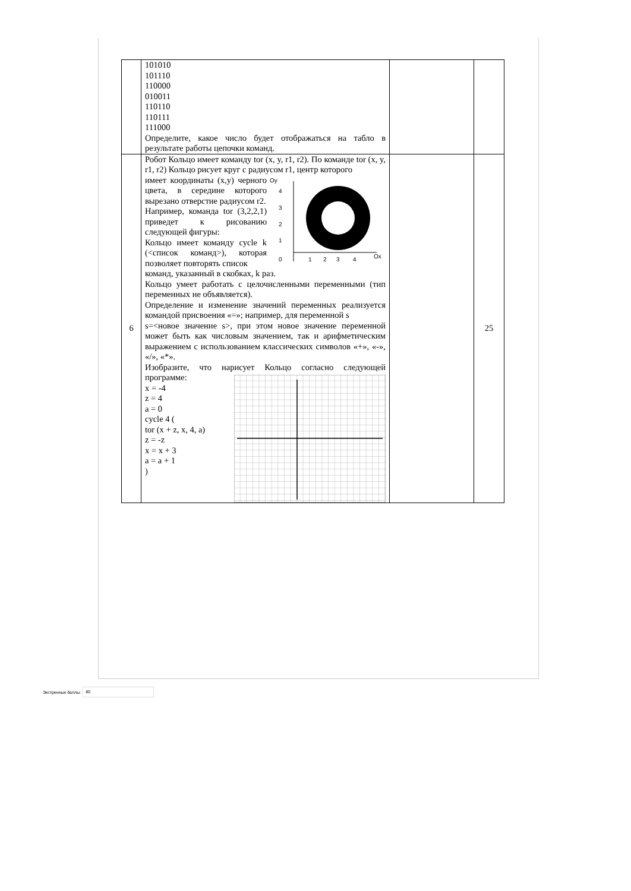| | 101010 101110 110000 010011 110110 110111 111000 Определите, какое число будет отображаться на табло в результате работы цепочки команд. | | |
| 6 | Робот Кольцо имеет команду tor (x, y, r1, r2). По команде tor (x, y, r1, r2) Кольцо рисует круг с радиусом r1, центр которого имеет координаты (x,y) черного цвета, в середине которого вырезано отверстие радиусом r2. Например, команда tor (3,2,2,1) приведет к рисованию следующей фигуры: Кольцо имеет команду cycle k (<список команд>), которая позволяет повторять список Oy 4 3 2 1 0 1 2 3 4 Ox команд, указанный в скобках, k раз. Кольцо умеет работать с целочисленными переменными (тип переменных не объявляется). Определение и изменение значений переменных реализуется командой присвоения «=»; например, для переменной s s=<новое значение s>, при этом новое значение переменной может быть как числовым значением, так и арифметическим выражением с использованием классических символов «+», «-», «/», «*». Изобразите, что нарисует Кольцо согласно следующей программе: x = -4 z = 4 a = 0 cycle 4 ( tor (x + z, x, 4, a) z = -z x = x + 3 a = a + 1 ) | | 25 |
Экстренные баллы:
80